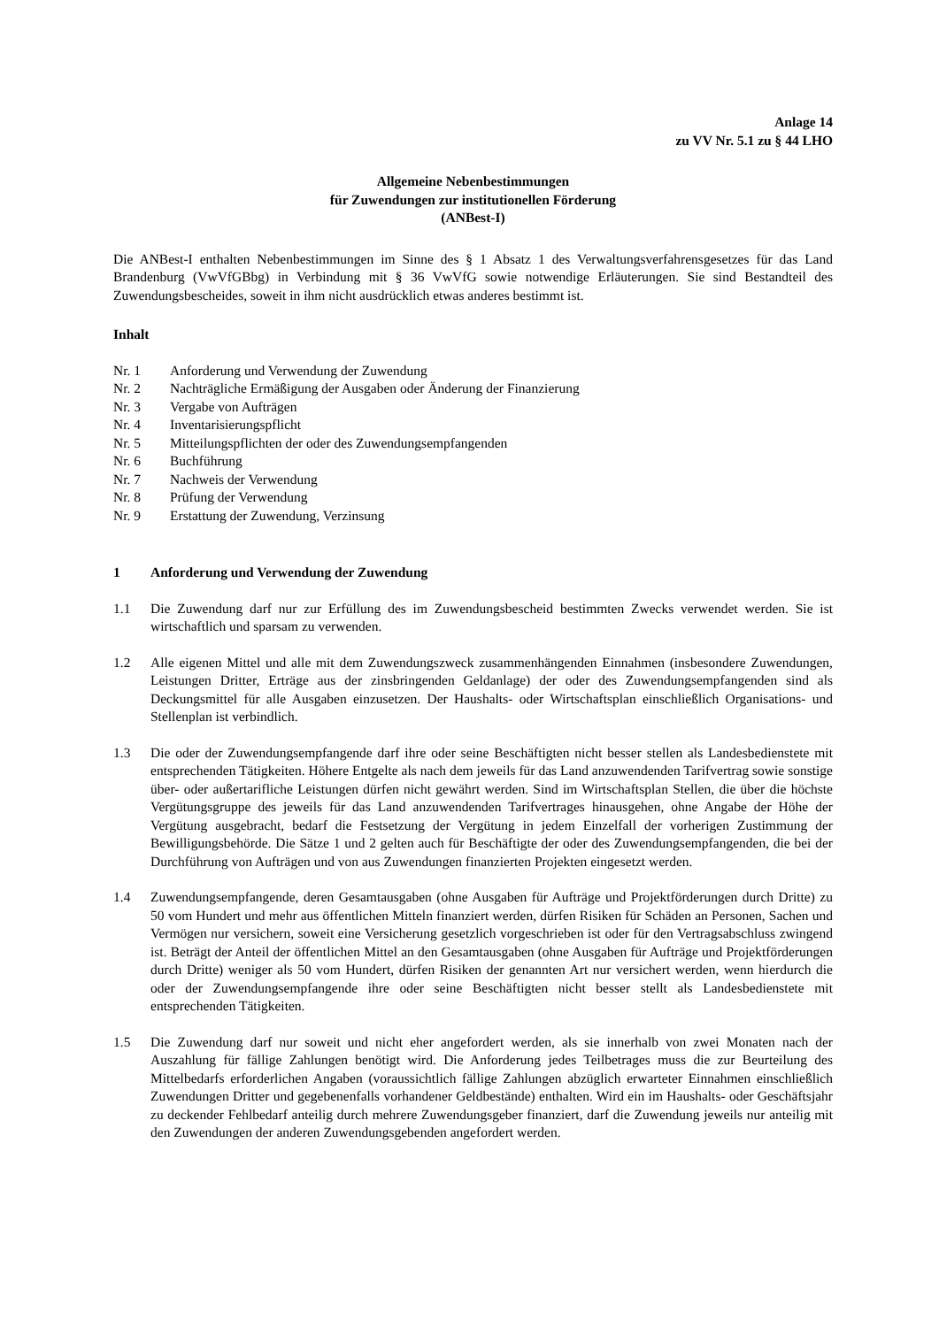Anlage 14
zu VV Nr. 5.1 zu § 44 LHO
Allgemeine Nebenbestimmungen
für Zuwendungen zur institutionellen Förderung
(ANBest-I)
Die ANBest-I enthalten Nebenbestimmungen im Sinne des § 1 Absatz 1 des Verwaltungsverfahrensgesetzes für das Land Brandenburg (VwVfGBbg) in Verbindung mit § 36 VwVfG sowie notwendige Erläuterungen. Sie sind Bestandteil des Zuwendungsbescheides, soweit in ihm nicht ausdrücklich etwas anderes bestimmt ist.
Inhalt
Nr. 1 Anforderung und Verwendung der Zuwendung
Nr. 2 Nachträgliche Ermäßigung der Ausgaben oder Änderung der Finanzierung
Nr. 3 Vergabe von Aufträgen
Nr. 4 Inventarisierungspflicht
Nr. 5 Mitteilungspflichten der oder des Zuwendungsempfangenden
Nr. 6 Buchführung
Nr. 7 Nachweis der Verwendung
Nr. 8 Prüfung der Verwendung
Nr. 9 Erstattung der Zuwendung, Verzinsung
1 Anforderung und Verwendung der Zuwendung
1.1 Die Zuwendung darf nur zur Erfüllung des im Zuwendungsbescheid bestimmten Zwecks verwendet werden. Sie ist wirtschaftlich und sparsam zu verwenden.
1.2 Alle eigenen Mittel und alle mit dem Zuwendungszweck zusammenhängenden Einnahmen (insbesondere Zuwendungen, Leistungen Dritter, Erträge aus der zinsbringenden Geldanlage) der oder des Zuwendungsempfangenden sind als Deckungsmittel für alle Ausgaben einzusetzen. Der Haushalts- oder Wirtschaftsplan einschließlich Organisations- und Stellenplan ist verbindlich.
1.3 Die oder der Zuwendungsempfangende darf ihre oder seine Beschäftigten nicht besser stellen als Landesbedienstete mit entsprechenden Tätigkeiten. Höhere Entgelte als nach dem jeweils für das Land anzuwendenden Tarifvertrag sowie sonstige über- oder außertarifliche Leistungen dürfen nicht gewährt werden. Sind im Wirtschaftsplan Stellen, die über die höchste Vergütungsgruppe des jeweils für das Land anzuwendenden Tarifvertrages hinausgehen, ohne Angabe der Höhe der Vergütung ausgebracht, bedarf die Festsetzung der Vergütung in jedem Einzelfall der vorherigen Zustimmung der Bewilligungsbehörde. Die Sätze 1 und 2 gelten auch für Beschäftigte der oder des Zuwendungsempfangenden, die bei der Durchführung von Aufträgen und von aus Zuwendungen finanzierten Projekten eingesetzt werden.
1.4 Zuwendungsempfangende, deren Gesamtausgaben (ohne Ausgaben für Aufträge und Projektförderungen durch Dritte) zu 50 vom Hundert und mehr aus öffentlichen Mitteln finanziert werden, dürfen Risiken für Schäden an Personen, Sachen und Vermögen nur versichern, soweit eine Versicherung gesetzlich vorgeschrieben ist oder für den Vertragsabschluss zwingend ist. Beträgt der Anteil der öffentlichen Mittel an den Gesamtausgaben (ohne Ausgaben für Aufträge und Projektförderungen durch Dritte) weniger als 50 vom Hundert, dürfen Risiken der genannten Art nur versichert werden, wenn hierdurch die oder der Zuwendungsempfangende ihre oder seine Beschäftigten nicht besser stellt als Landesbedienstete mit entsprechenden Tätigkeiten.
1.5 Die Zuwendung darf nur soweit und nicht eher angefordert werden, als sie innerhalb von zwei Monaten nach der Auszahlung für fällige Zahlungen benötigt wird. Die Anforderung jedes Teilbetrages muss die zur Beurteilung des Mittelbedarfs erforderlichen Angaben (voraussichtlich fällige Zahlungen abzüglich erwarteter Einnahmen einschließlich Zuwendungen Dritter und gegebenenfalls vorhandener Geldbestände) enthalten. Wird ein im Haushalts- oder Geschäftsjahr zu deckender Fehlbedarf anteilig durch mehrere Zuwendungsgeber finanziert, darf die Zuwendung jeweils nur anteilig mit den Zuwendungen der anderen Zuwendungsgebenden angefordert werden.